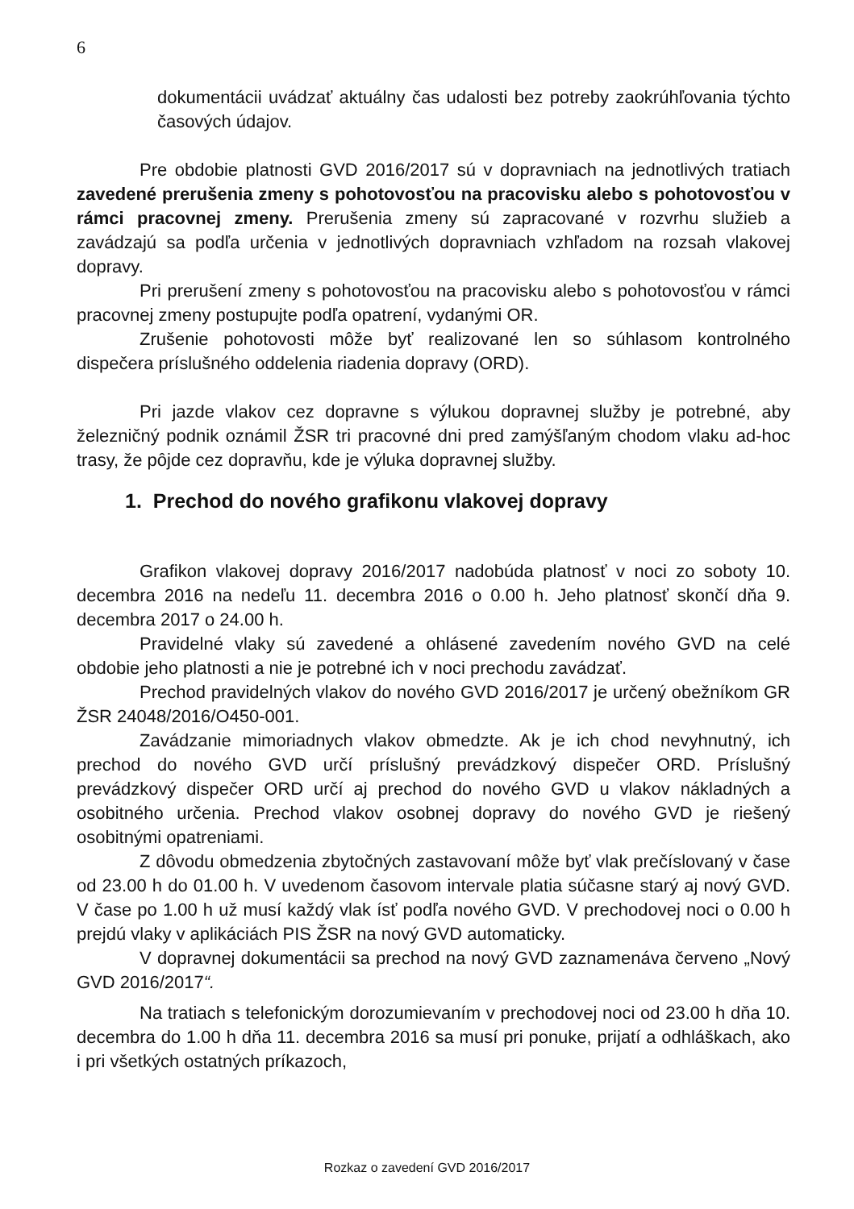6
dokumentácii uvádzať aktuálny čas udalosti bez potreby zaokrúhľovania týchto časových údajov.
Pre obdobie platnosti GVD 2016/2017 sú v dopravniach na jednotlivých tratiach zavedené prerušenia zmeny s pohotovosťou na pracovisku alebo s pohotovosťou v rámci pracovnej zmeny. Prerušenia zmeny sú zapracované v rozvrhu služieb a zavádzajú sa podľa určenia v jednotlivých dopravniach vzhľadom na rozsah vlakovej dopravy.
Pri prerušení zmeny s pohotovosťou na pracovisku alebo s pohotovosťou v rámci pracovnej zmeny postupujte podľa opatrení, vydanými OR.
Zrušenie pohotovosti môže byť realizované len so súhlasom kontrolného dispečera príslušného oddelenia riadenia dopravy (ORD).
Pri jazde vlakov cez dopravne s výlukou dopravnej služby je potrebné, aby železničný podnik oznámil ŽSR tri pracovné dni pred zamýšľaným chodom vlaku ad-hoc trasy, že pôjde cez dopravňu, kde je výluka dopravnej služby.
1. Prechod do nového grafikonu vlakovej dopravy
Grafikon vlakovej dopravy 2016/2017 nadobúda platnosť v noci zo soboty 10. decembra 2016 na nedeľu 11. decembra 2016 o 0.00 h. Jeho platnosť skončí dňa 9. decembra 2017 o 24.00 h.
Pravidelné vlaky sú zavedené a ohlásené zavedením nového GVD na celé obdobie jeho platnosti a nie je potrebné ich v noci prechodu zavádzať.
Prechod pravidelných vlakov do nového GVD 2016/2017 je určený obežníkom GR ŽSR 24048/2016/O450-001.
Zavádzanie mimoriadnych vlakov obmedzte. Ak je ich chod nevyhnutný, ich prechod do nového GVD určí príslušný prevádzkový dispečer ORD. Príslušný prevádzkový dispečer ORD určí aj prechod do nového GVD u vlakov nákladných a osobitného určenia. Prechod vlakov osobnej dopravy do nového GVD je riešený osobitnými opatreniami.
Z dôvodu obmedzenia zbytočných zastavovaní môže byť vlak prečíslovaný v čase od 23.00 h do 01.00 h. V uvedenom časovom intervale platia súčasne starý aj nový GVD. V čase po 1.00 h už musí každý vlak ísť podľa nového GVD. V prechodovej noci o 0.00 h prejdú vlaky v aplikáciách PIS ŽSR na nový GVD automaticky.
V dopravnej dokumentácii sa prechod na nový GVD zaznamenáva červeno „Nový GVD 2016/2017“.
Na tratiach s telefonickým dorozumievaním v prechodovej noci od 23.00 h dňa 10. decembra do 1.00 h dňa 11. decembra 2016 sa musí pri ponuke, prijatí a odhláškach, ako i pri všetkých ostatných príkazoch,
Rozkaz o zavedení GVD 2016/2017